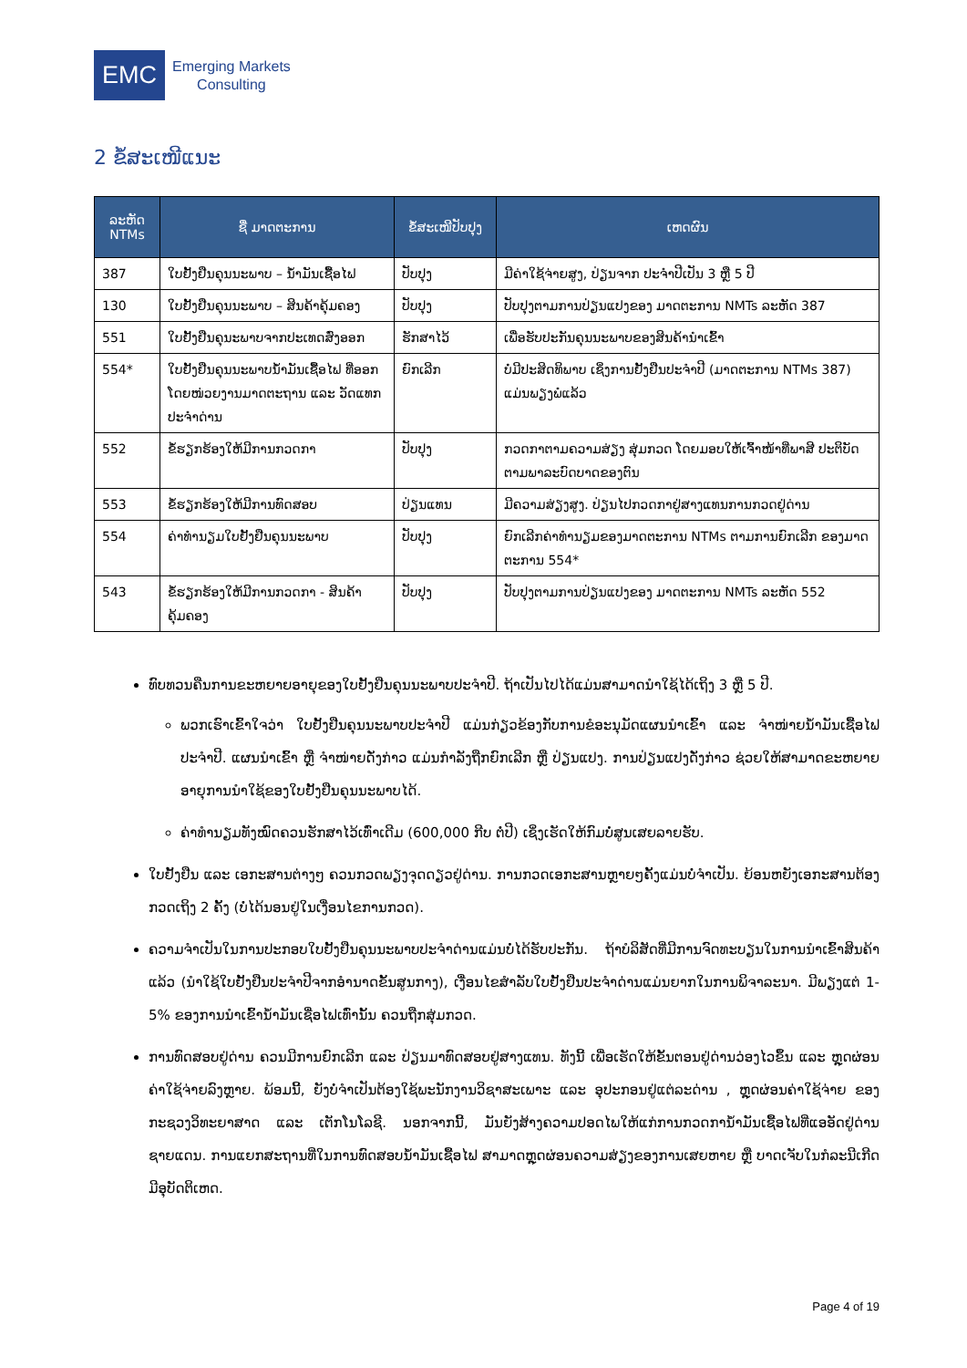EMC
Emerging Markets
Consulting
2 ຂໍ້ສະເໜີແນະ
| ລະຫັດ NTMs | ຊື່ ມາດຕະການ | ຂໍ້ສະເໜີປັບປຸງ | ເຫດຜົນ |
| --- | --- | --- | --- |
| 387 | ໃບຢັ້ງຢືນຄຸນນະພາບ – ນ້ຳມັນເຊື້ອໄຟ | ປັບປຸງ | ມີຄ່າໃຊ້ຈ່າຍສູງ, ປ່ຽນຈາກ ປະຈຳປີເປັນ 3 ຫຼື 5 ປີ |
| 130 | ໃບຢັ້ງຢືນຄຸນນະພາບ – ສິນຄ້າຄຸ້ມຄອງ | ປັບປຸງ | ປັບປຸງຕາມການປ່ຽນແປງຂອງ ມາດຕະການ NMTs ລະຫັດ 387 |
| 551 | ໃບຢັ້ງຢືນຄຸນະພາບຈາກປະເທດສົ່ງອອກ | ຮັກສາໄວ້ | ເພື່ອຮັບປະກັນຄຸນນະພາບຂອງສິນຄ້ານຳເຂົ້າ |
| 554* | ໃບຢັ້ງຢືນຄຸນນະພາບນ້ຳມັນເຊື້ອໄຟ ທີ່ອອກໂດຍໜ່ວຍງານມາດຕະຖານ ແລະ ວັດແທກ ປະຈຳດ່ານ | ຍົກເລີກ | ບໍ່ມີປະສິດທິພາບ ເຊິ່ງການຢັ້ງຢືນປະຈຳປີ (ມາດຕະການ NTMs 387) ແມ່ນພຽງພໍແລ້ວ |
| 552 | ຂໍ້ຮຽກຮ້ອງໃຫ້ມີການກວດກາ | ປັບປຸງ | ກວດກາຕາມຄວາມສ່ຽງ ສຸ່ມກວດ ໂດຍມອບໃຫ້ເຈົ້າໜ້າທີ່ພາສີ ປະຕິບັດຕາມພາລະບົດບາດຂອງຕົນ |
| 553 | ຂໍ້ຮຽກຮ້ອງໃຫ້ມີການທົດສອບ | ປ່ຽນແທນ | ມີຄວາມສ່ຽງສູງ. ປ່ຽນໄປກວດກາຢູ່ສາງແທນການກວດຢູ່ດ່ານ |
| 554 | ຄ່າທຳນຽມໃບຢັ້ງຢືນຄຸນນະພາບ | ປັບປຸງ | ຍົກເລີກຄ່າທຳນຽມຂອງມາດຕະການ NTMs ຕາມການຍົກເລີກ ຂອງມາດຕະການ 554* |
| 543 | ຂໍ້ຮຽກຮ້ອງໃຫ້ມີການກວດກາ - ສິນຄ້າ ຄຸ້ມຄອງ | ປັບປຸງ | ປັບປຸງຕາມການປ່ຽນແປງຂອງ ມາດຕະການ NMTs ລະຫັດ 552 |
ທົບທວນຄືນການຂະຫຍາຍອາຍຸຂອງໃບຢັ້ງຢືນຄຸນນະພາບປະຈຳປີ. ຖ້າເປັນໄປໄດ້ແມ່ນສາມາດນຳໃຊ້ໄດ້ເຖິງ 3 ຫຼື 5 ປີ.
ພວກເຮົາເຂົ້າໃຈວ່າ ໃບຢັ້ງຢືນຄຸນນະພາບປະຈຳປີ ແມ່ນກ່ຽວຂ້ອງກັບການຂໍອະນຸມັດແຜນນຳເຂົ້າ ແລະ ຈຳໜ່າຍນ້ຳມັນເຊື້ອໄຟປະຈຳປີ. ແຜນນຳເຂົ້າ ຫຼື ຈຳໜ່າຍດັ່ງກ່າວ ແມ່ນກຳລັງຖືກຍົກເລີກ ຫຼື ປ່ຽນແປງ. ການປ່ຽນແປງດັ່ງກ່າວ ຊ່ວຍໃຫ້ສາມາດຂະຫຍາຍອາຍຸການນຳໃຊ້ຂອງໃບຢັ້ງຢືນຄຸນນະພາບໄດ້.
ຄ່າທຳນຽມທັງໝົດຄວນຮັກສາໄວ້ເທົ່າເດີມ (600,000 ກີບ ຕໍ່ປີ) ເຊິ່ງເຮັດໃຫ້ກົມບໍ່ສູນເສຍລາຍຮັບ.
ໃບຢັ້ງຢືນ ແລະ ເອກະສານຕ່າງໆ ຄວນກວດພຽງຈຸດດຽວຢູ່ດ່ານ. ການກວດເອກະສານຫຼາຍໆຄັ້ງແມ່ນບໍ່ຈຳເປັນ. ຍ້ອນຫຍັງເອກະສານຕ້ອງກວດເຖິງ 2 ຄັ້ງ (ບໍ່ໄດ້ນອນຢູ່ໃນເງື່ອນໄຂການກວດ).
ຄວາມຈຳເປັນໃນການປະກອບໃບຢັ້ງຢືນຄຸນນະພາບປະຈຳດ່ານແມ່ນບໍ່ໄດ້ຮັບປະກັນ. ຖ້າບໍລິສັດທີ່ມີການຈົດທະບຽນໃນການນຳເຂົ້າສິນຄ້າແລ້ວ (ນຳໃຊ້ໃບຢັ້ງຢືນປະຈຳປີຈາກອຳນາດຂັ້ນສູນກາງ), ເງື່ອນໄຂສຳລັບໃບຢັ້ງຢືນປະຈຳດ່ານແມ່ນຍາກໃນການພິຈາລະນາ. ມີພຽງແຕ່ 1-5% ຂອງການນຳເຂົ້ານ້ຳມັນເຊື່ອໄຟເທົ່ານັ້ນ ຄວນຖືກສຸ່ມກວດ.
ການທົດສອບຢູ່ດ່ານ ຄວນມີການຍົກເລີກ ແລະ ປ່ຽນມາທົດສອບຢູ່ສາງແທນ. ທັງນີ້ ເພື່ອເຮັດໃຫ້ຂັ້ນຕອນຢູ່ດ່ານວ່ອງໄວຂຶ້ນ ແລະ ຫຼຸດຜ່ອນຄ່າໃຊ້ຈ່າຍລົງຫຼາຍ. ພ້ອມນີ້, ຍັງບໍ່ຈຳເປັນຕ້ອງໃຊ້ພະນັກງານວິຊາສະເພາະ ແລະ ອຸປະກອນຢູ່ແຕ່ລະດ່ານ , ຫຼຸດຜ່ອນຄ່າໃຊ້ຈ່າຍ ຂອງກະຊວງວິທະຍາສາດ ແລະ ເຕັກໂນໂລຊີ. ນອກຈາກນີ້, ມັນຍັງສ້າງຄວາມປອດໄພໃຫ້ແກ່ການກວດການ້ຳມັນເຊື້ອໄຟທີ່ແອອັດຢູ່ດ່ານຊາຍແດນ. ການແຍກສະຖານທີ່ໃນການທົດສອບນ້ຳມັນເຊື້ອໄຟ ສາມາດຫຼຸດຜ່ອນຄວາມສ່ຽງຂອງການເສຍຫາຍ ຫຼື ບາດເຈັບໃນກໍລະນີເກີດມີອຸບັດຕິເຫດ.
Page 4 of 19